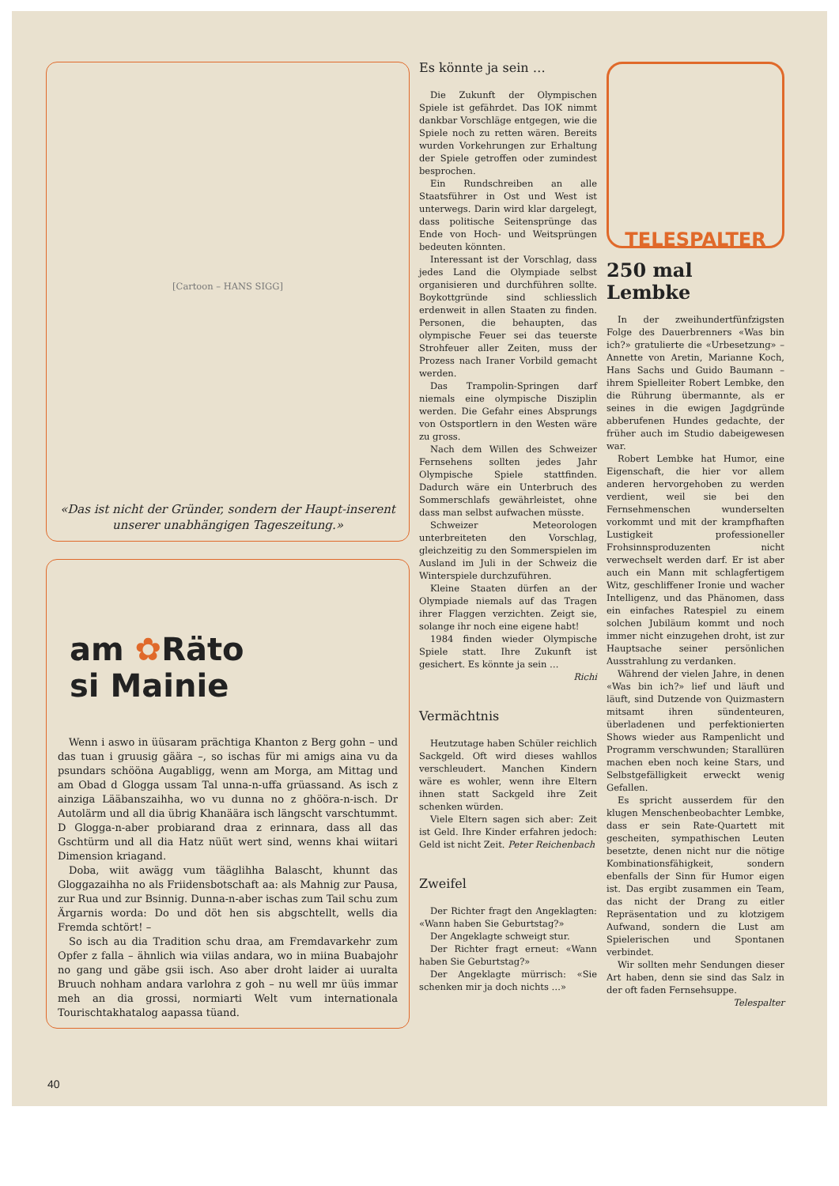[Cartoon – HANS SIGG]
«Das ist nicht der Gründer, sondern der Haupt-inserent unserer unabhängigen Tageszeitung.»
am ✿Räto
si Mainie
Wenn i aswo in üüsaram prächtiga Khanton z Berg gohn – und das tuan i gruusig gäära –, so ischas für mi amigs aina vu da psundars schööna Augabligg, wenn am Morga, am Mittag und am Obad d Glogga ussam Tal unna-n-uffa grüassand. As isch z ainziga Lääbanszaihha, wo vu dunna no z ghööra-n-isch. Dr Autolärm und all dia übrig Khanäära isch längscht varschtummt. D Glogga-n-aber probiarand draa z erinnara, dass all das Gschtürm und all dia Hatz nüüt wert sind, wenns khai wiitari Dimension kriagand.
Doba, wiit awägg vum tääglihha Balascht, khunnt das Gloggazaihha no als Friidensbotschaft aa: als Mahnig zur Pausa, zur Rua und zur Bsinnig. Dunna-n-aber ischas zum Tail schu zum Ärgarnis worda: Do und döt hen sis abgschtellt, wells dia Fremda schtört! –
So isch au dia Tradition schu draa, am Fremdavarkehr zum Opfer z falla – ähnlich wia viilas andara, wo in miina Buabajohr no gang und gäbe gsii isch. Aso aber droht laider ai uuralta Bruuch nohham andara varlohra z goh – nu well mr üüs immar meh an dia grossi, normiarti Welt vum internationala Tourischtakhatalog aapassa tüand.
Es könnte ja sein …
Die Zukunft der Olympischen Spiele ist gefährdet. Das IOK nimmt dankbar Vorschläge entgegen, wie die Spiele noch zu retten wären. Bereits wurden Vorkehrungen zur Erhaltung der Spiele getroffen oder zumindest besprochen.
Ein Rundschreiben an alle Staatsführer in Ost und West ist unterwegs. Darin wird klar dargelegt, dass politische Seitensprünge das Ende von Hoch- und Weitsprüngen bedeuten könnten.
Interessant ist der Vorschlag, dass jedes Land die Olympiade selbst organisieren und durchführen sollte. Boykottgründe sind schliesslich erdenweit in allen Staaten zu finden. Personen, die behaupten, das olympische Feuer sei das teuerste Strohfeuer aller Zeiten, muss der Prozess nach Iraner Vorbild gemacht werden.
Das Trampolin-Springen darf niemals eine olympische Disziplin werden. Die Gefahr eines Absprungs von Ostsportlern in den Westen wäre zu gross.
Nach dem Willen des Schweizer Fernsehens sollten jedes Jahr Olympische Spiele stattfinden. Dadurch wäre ein Unterbruch des Sommerschlafs gewährleistet, ohne dass man selbst aufwachen müsste.
Schweizer Meteorologen unterbreiteten den Vorschlag, gleichzeitig zu den Sommerspielen im Ausland im Juli in der Schweiz die Winterspiele durchzuführen.
Kleine Staaten dürfen an der Olympiade niemals auf das Tragen ihrer Flaggen verzichten. Zeigt sie, solange ihr noch eine eigene habt!
1984 finden wieder Olympische Spiele statt. Ihre Zukunft ist gesichert. Es könnte ja sein …
Richi
Vermächtnis
Heutzutage haben Schüler reichlich Sackgeld. Oft wird dieses wahllos verschleudert. Manchen Kindern wäre es wohler, wenn ihre Eltern ihnen statt Sackgeld ihre Zeit schenken würden.
Viele Eltern sagen sich aber: Zeit ist Geld. Ihre Kinder erfahren jedoch: Geld ist nicht Zeit. Peter Reichenbach
Zweifel
Der Richter fragt den Angeklagten: «Wann haben Sie Geburtstag?»
Der Angeklagte schweigt stur.
Der Richter fragt erneut: «Wann haben Sie Geburtstag?»
Der Angeklagte mürrisch: «Sie schenken mir ja doch nichts …»
TELESPALTER
250 mal
Lembke
In der zweihundertfünfzigsten Folge des Dauerbrenners «Was bin ich?» gratulierte die «Urbesetzung» – Annette von Aretin, Marianne Koch, Hans Sachs und Guido Baumann – ihrem Spielleiter Robert Lembke, den die Rührung übermannte, als er seines in die ewigen Jagdgründe abberufenen Hundes gedachte, der früher auch im Studio dabeigewesen war.
Robert Lembke hat Humor, eine Eigenschaft, die hier vor allem anderen hervorgehoben zu werden verdient, weil sie bei den Fernsehmenschen wunderselten vorkommt und mit der krampfhaften Lustigkeit professioneller Frohsinnsproduzenten nicht verwechselt werden darf. Er ist aber auch ein Mann mit schlagfertigem Witz, geschliffener Ironie und wacher Intelligenz, und das Phänomen, dass ein einfaches Ratespiel zu einem solchen Jubiläum kommt und noch immer nicht einzugehen droht, ist zur Hauptsache seiner persönlichen Ausstrahlung zu verdanken.
Während der vielen Jahre, in denen «Was bin ich?» lief und läuft und läuft, sind Dutzende von Quizmastern mitsamt ihren sündenteuren, überladenen und perfektionierten Shows wieder aus Rampenlicht und Programm verschwunden; Starallüren machen eben noch keine Stars, und Selbstgefälligkeit erweckt wenig Gefallen.
Es spricht ausserdem für den klugen Menschenbeobachter Lembke, dass er sein Rate-Quartett mit gescheiten, sympathischen Leuten besetzte, denen nicht nur die nötige Kombinationsfähigkeit, sondern ebenfalls der Sinn für Humor eigen ist. Das ergibt zusammen ein Team, das nicht der Drang zu eitler Repräsentation und zu klotzigem Aufwand, sondern die Lust am Spielerischen und Spontanen verbindet.
Wir sollten mehr Sendungen dieser Art haben, denn sie sind das Salz in der oft faden Fernsehsuppe. Telespalter
40